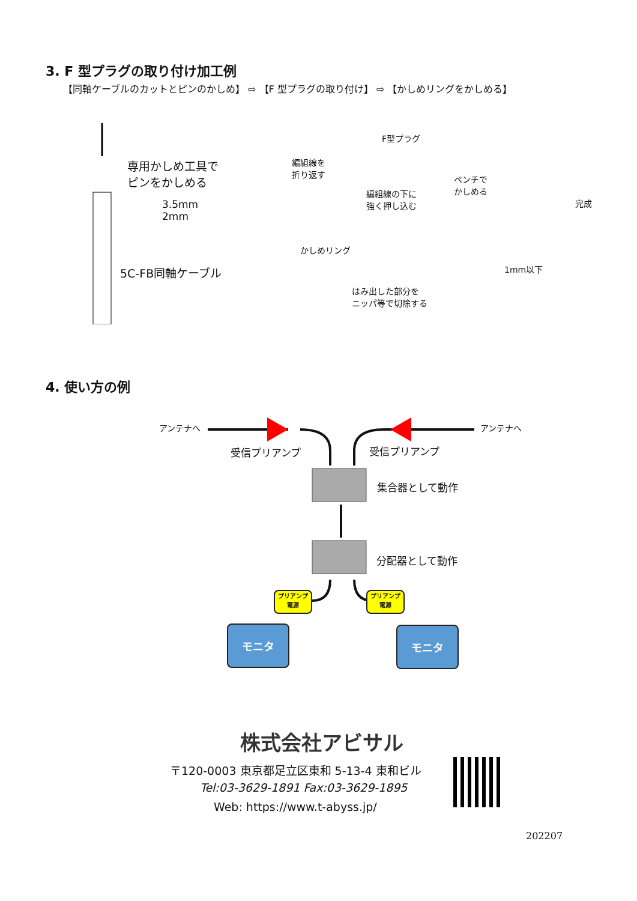3. F 型プラグの取り付け加工例
【同軸ケーブルのカットとピンのかしめ】 ⇨ 【F 型プラグの取り付け】 ⇨ 【かしめリングをかしめる】
専用かしめ工具で
ピンをかしめる
3.5mm
2mm
5C-FB同軸ケーブル
F型プラグ
編組線を
折り返す
編組線の下に
強く押し込む
ペンチで
かしめる
完成
かしめリング
はみ出した部分を
ニッパ等で切除する
1mm以下
4. 使い方の例
アンテナへ アンテナへ
受信プリアンプ 受信プリアンプ
集合器として動作
分配器として動作
プリアンプ
電源
プリアンプ
電源
モニタ モニタ
株式会社アビサル
〒120-0003 東京都足立区東和 5-13-4 東和ビル
Tel:03-3629-1891 Fax:03-3629-1895
Web: https://www.t-abyss.jp/
202207